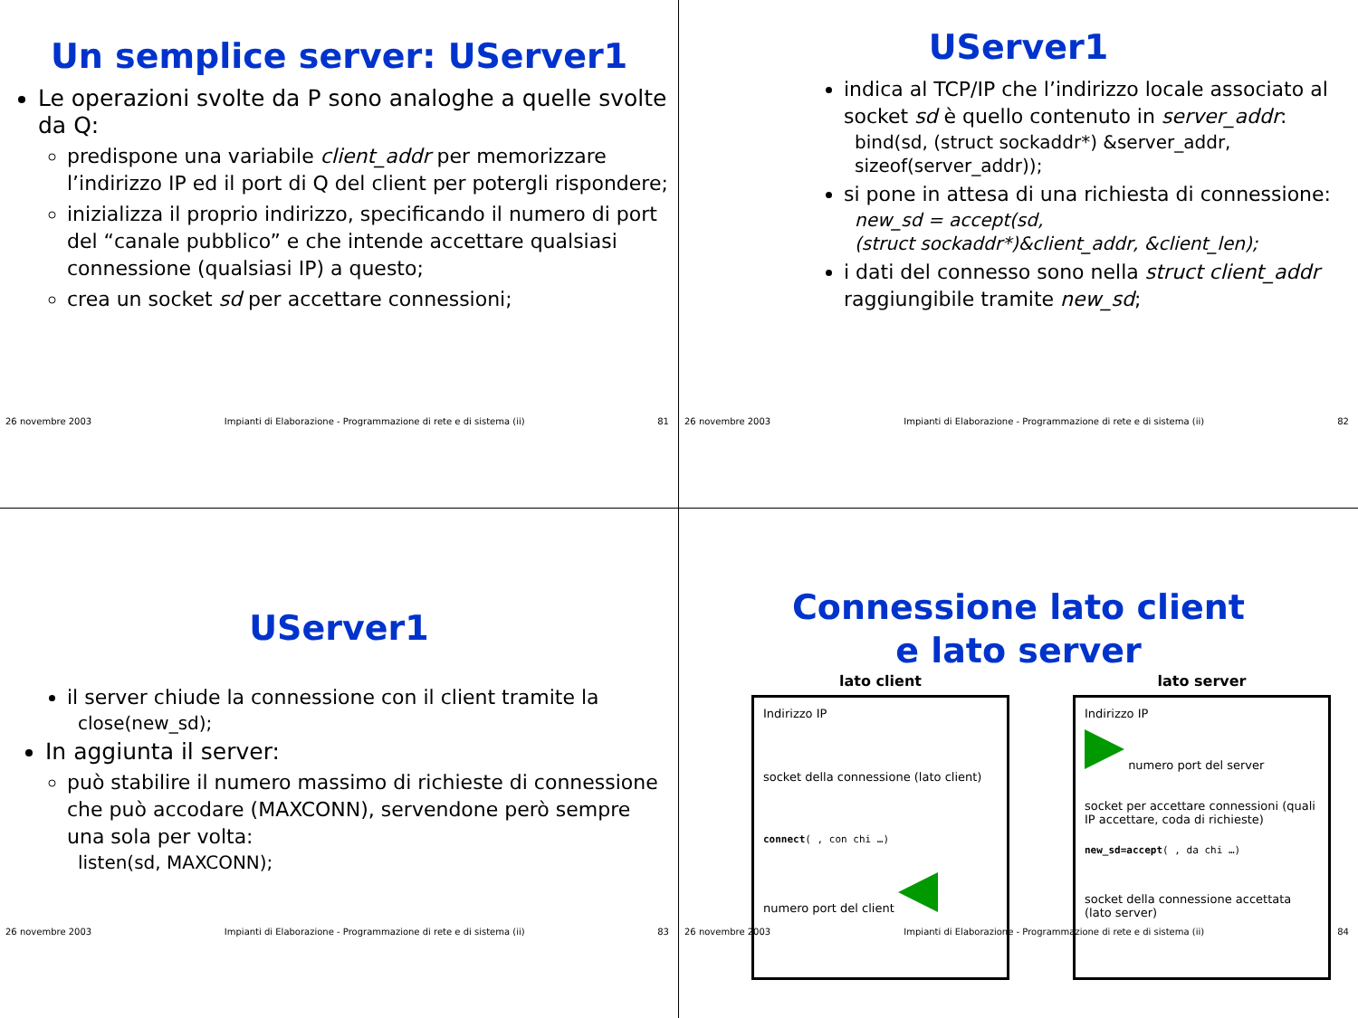Un semplice server: UServer1
Le operazioni svolte da P sono analoghe a quelle svolte da Q:
predispone una variabile client_addr per memorizzare l’indirizzo IP ed il port di Q del client per potergli rispondere;
inizializza il proprio indirizzo, specificando il numero di port del “canale pubblico” e che intende accettare qualsiasi connessione (qualsiasi IP) a questo;
crea un socket sd per accettare connessioni;
26 novembre 2003 Impianti di Elaborazione - Programmazione di rete e di sistema (ii) 81
UServer1
indica al TCP/IP che l’indirizzo locale associato al socket sd è quello contenuto in server_addr:
bind(sd, (struct sockaddr*) &server_addr, sizeof(server_addr));
si pone in attesa di una richiesta di connessione:
new_sd = accept(sd,
(struct sockaddr*)&client_addr, &client_len);
i dati del connesso sono nella struct client_addr raggiungibile tramite new_sd;
26 novembre 2003 Impianti di Elaborazione - Programmazione di rete e di sistema (ii) 82
UServer1
il server chiude la connessione con il client tramite la
close(new_sd);
In aggiunta il server:
può stabilire il numero massimo di richieste di connessione che può accodare (MAXCONN), servendone però sempre una sola per volta:
listen(sd, MAXCONN);
26 novembre 2003 Impianti di Elaborazione - Programmazione di rete e di sistema (ii) 83
Connessione lato client
e lato server
lato client
Indirizzo IP
socket della connessione (lato client)
connect( , con chi …)
numero port del client
lato server
Indirizzo IP
numero port del server
socket per accettare connessioni (quali IP accettare, coda di richieste)
new_sd=accept( , da chi …)
socket della connessione accettata (lato server)
26 novembre 2003 Impianti di Elaborazione - Programmazione di rete e di sistema (ii) 84